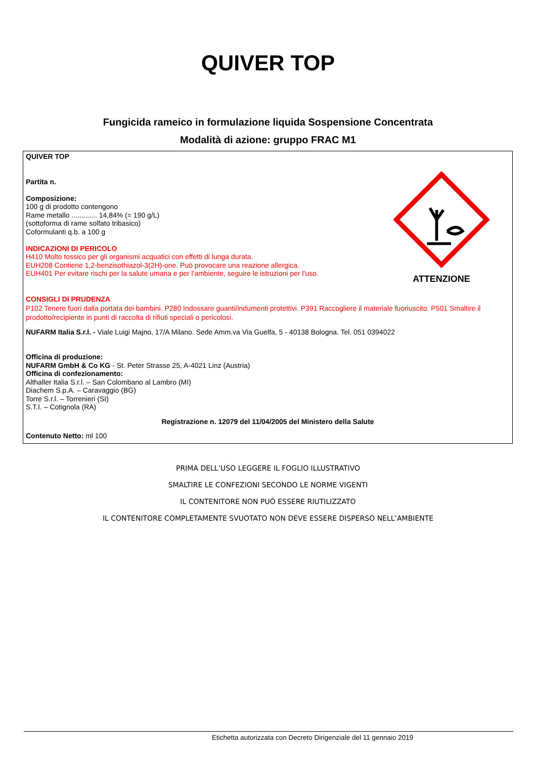QUIVER TOP
Fungicida rameico in formulazione liquida Sospensione Concentrata
Modalità di azione: gruppo FRAC M1
ATTENZIONE
QUIVER TOP
Partita n.
Composizione:
100 g di prodotto contengono
Rame metallo ............. 14,84% (= 190 g/L)
(sottoforma di rame solfato tribasico)
Coformulanti q.b. a 100 g
INDICAZIONI DI PERICOLO
H410 Molto tossico per gli organismi acquatici con effetti di lunga durata.
EUH208 Contiene 1,2-benzisothiazol-3(2H)-one. Può provocare una reazione allergica.
EUH401 Per evitare rischi per la salute umana e per l'ambiente, seguire le istruzioni per l'uso.
CONSIGLI DI PRUDENZA
P102 Tenere fuori dalla portata dei bambini. P280 Indossare guanti/indumenti protettivi. P391 Raccogliere il materiale fuoriuscito. P501 Smaltire il prodotto/recipiente in punti di raccolta di rifiuti speciali o pericolosi.
NUFARM Italia S.r.l. - Viale Luigi Majno, 17/A Milano. Sede Amm.va Via Guelfa, 5 - 40138 Bologna. Tel. 051 0394022
Officina di produzione:
NUFARM GmbH & Co KG - St. Peter Strasse 25, A-4021 Linz (Austria)
Officina di confezionamento:
Althaller Italia S.r.l. – San Colombano al Lambro (MI)
Diachem S.p.A. – Caravaggio (BG)
Torre S.r.l. – Torrenieri (SI)
S.T.I. – Cotignola (RA)
Registrazione n. 12079 del 11/04/2005 del Ministero della Salute
Contenuto Netto: ml 100
PRIMA DELL’USO LEGGERE IL FOGLIO ILLUSTRATIVO
SMALTIRE LE CONFEZIONI SECONDO LE NORME VIGENTI
IL CONTENITORE NON PUÓ ESSERE RIUTILIZZATO
IL CONTENITORE COMPLETAMENTE SVUOTATO NON DEVE ESSERE DISPERSO NELL’AMBIENTE
Etichetta autorizzata con Decreto Dirigenziale del 11 gennaio 2019